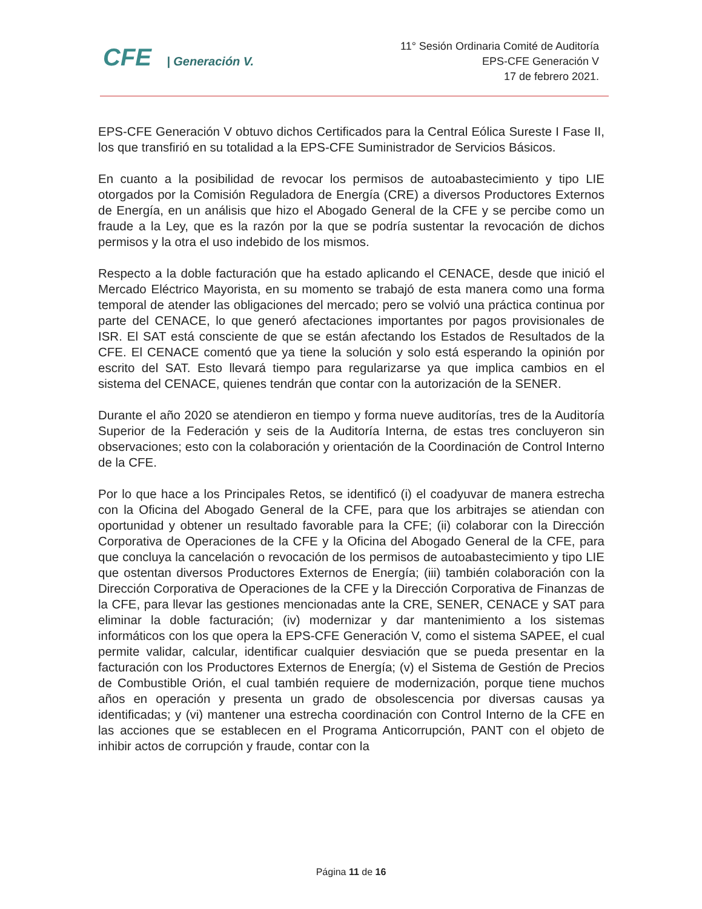CFE | Generación V.
11° Sesión Ordinaria Comité de Auditoría
EPS-CFE Generación V
17 de febrero 2021.
EPS-CFE Generación V obtuvo dichos Certificados para la Central Eólica Sureste I Fase II, los que transfirió en su totalidad a la EPS-CFE Suministrador de Servicios Básicos.
En cuanto a la posibilidad de revocar los permisos de autoabastecimiento y tipo LIE otorgados por la Comisión Reguladora de Energía (CRE) a diversos Productores Externos de Energía, en un análisis que hizo el Abogado General de la CFE y se percibe como un fraude a la Ley, que es la razón por la que se podría sustentar la revocación de dichos permisos y la otra el uso indebido de los mismos.
Respecto a la doble facturación que ha estado aplicando el CENACE, desde que inició el Mercado Eléctrico Mayorista, en su momento se trabajó de esta manera como una forma temporal de atender las obligaciones del mercado; pero se volvió una práctica continua por parte del CENACE, lo que generó afectaciones importantes por pagos provisionales de ISR. El SAT está consciente de que se están afectando los Estados de Resultados de la CFE. El CENACE comentó que ya tiene la solución y solo está esperando la opinión por escrito del SAT. Esto llevará tiempo para regularizarse ya que implica cambios en el sistema del CENACE, quienes tendrán que contar con la autorización de la SENER.
Durante el año 2020 se atendieron en tiempo y forma nueve auditorías, tres de la Auditoría Superior de la Federación y seis de la Auditoría Interna, de estas tres concluyeron sin observaciones; esto con la colaboración y orientación de la Coordinación de Control Interno de la CFE.
Por lo que hace a los Principales Retos, se identificó (i) el coadyuvar de manera estrecha con la Oficina del Abogado General de la CFE, para que los arbitrajes se atiendan con oportunidad y obtener un resultado favorable para la CFE; (ii) colaborar con la Dirección Corporativa de Operaciones de la CFE y la Oficina del Abogado General de la CFE, para que concluya la cancelación o revocación de los permisos de autoabastecimiento y tipo LIE que ostentan diversos Productores Externos de Energía; (iii) también colaboración con la Dirección Corporativa de Operaciones de la CFE y la Dirección Corporativa de Finanzas de la CFE, para llevar las gestiones mencionadas ante la CRE, SENER, CENACE y SAT para eliminar la doble facturación; (iv) modernizar y dar mantenimiento a los sistemas informáticos con los que opera la EPS-CFE Generación V, como el sistema SAPEE, el cual permite validar, calcular, identificar cualquier desviación que se pueda presentar en la facturación con los Productores Externos de Energía; (v) el Sistema de Gestión de Precios de Combustible Orión, el cual también requiere de modernización, porque tiene muchos años en operación y presenta un grado de obsolescencia por diversas causas ya identificadas; y (vi) mantener una estrecha coordinación con Control Interno de la CFE en las acciones que se establecen en el Programa Anticorrupción, PANT con el objeto de inhibir actos de corrupción y fraude, contar con la
Página 11 de 16